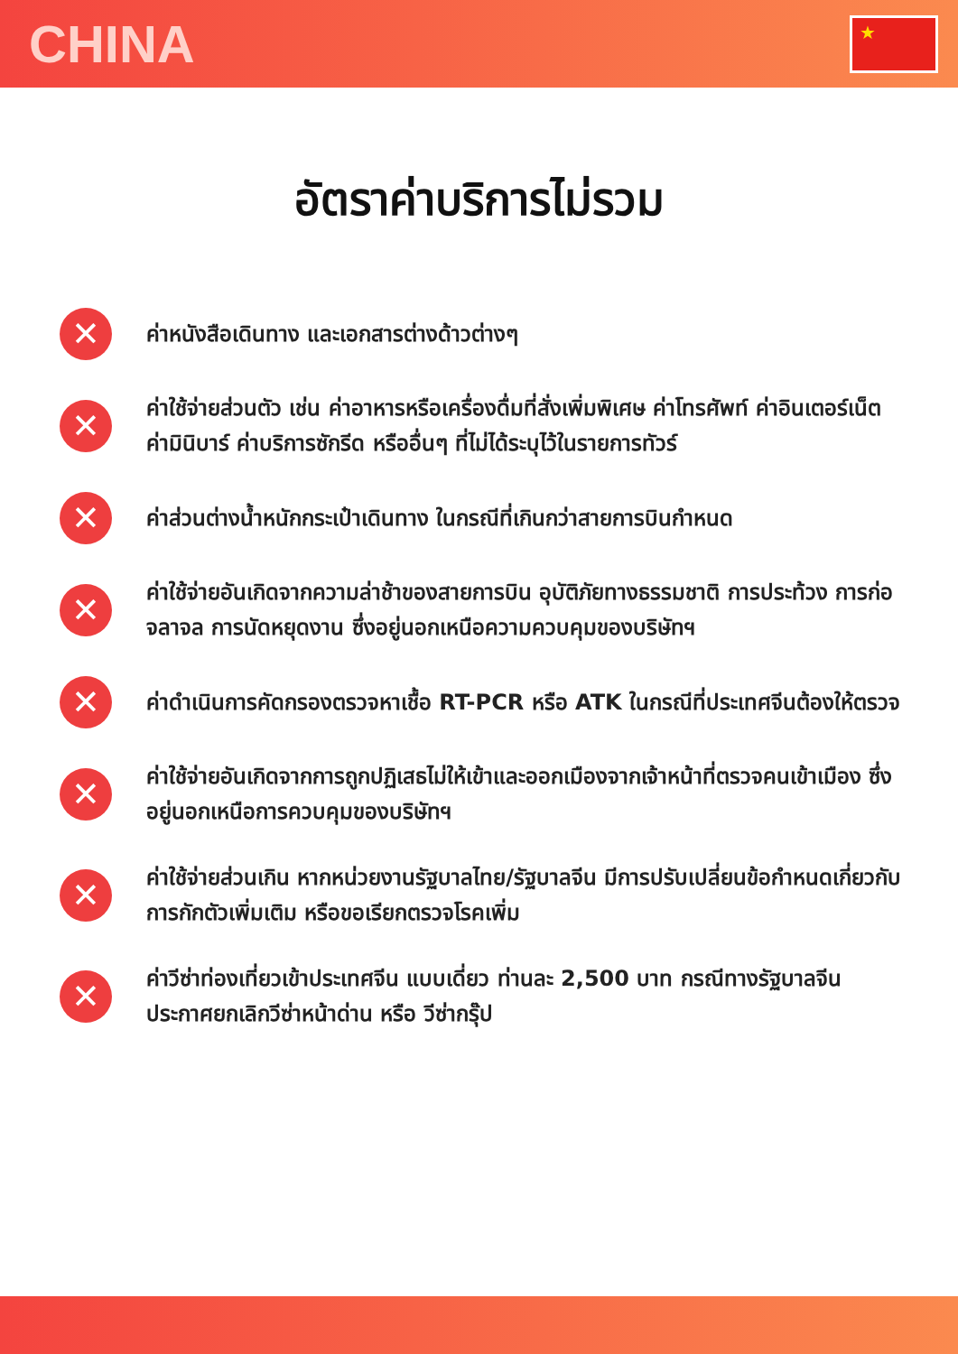CHINA
★
อัตราค่าบริการไม่รวม
✕
ค่าหนังสือเดินทาง และเอกสารต่างด้าวต่างๆ
✕
ค่าใช้จ่ายส่วนตัว เช่น ค่าอาหารหรือเครื่องดื่มที่สั่งเพิ่มพิเศษ ค่าโทรศัพท์ ค่าอินเตอร์เน็ต ค่ามินิบาร์ ค่าบริการซักรีด หรืออื่นๆ ที่ไม่ได้ระบุไว้ในรายการทัวร์
✕
ค่าส่วนต่างน้ำหนักกระเป๋าเดินทาง ในกรณีที่เกินกว่าสายการบินกำหนด
✕
ค่าใช้จ่ายอันเกิดจากความล่าช้าของสายการบิน อุบัติภัยทางธรรมชาติ การประท้วง การก่อจลาจล การนัดหยุดงาน ซึ่งอยู่นอกเหนือความควบคุมของบริษัทฯ
✕
ค่าดำเนินการคัดกรองตรวจหาเชื้อ RT-PCR หรือ ATK ในกรณีที่ประเทศจีนต้องให้ตรวจ
✕
ค่าใช้จ่ายอันเกิดจากการถูกปฏิเสธไม่ให้เข้าและออกเมืองจากเจ้าหน้าที่ตรวจคนเข้าเมือง ซึ่งอยู่นอกเหนือการควบคุมของบริษัทฯ
✕
ค่าใช้จ่ายส่วนเกิน หากหน่วยงานรัฐบาลไทย/รัฐบาลจีน มีการปรับเปลี่ยนข้อกำหนดเกี่ยวกับการกักตัวเพิ่มเติม หรือขอเรียกตรวจโรคเพิ่ม
✕
ค่าวีซ่าท่องเที่ยวเข้าประเทศจีน แบบเดี่ยว ท่านละ 2,500 บาท กรณีทางรัฐบาลจีน ประกาศยกเลิกวีซ่าหน้าด่าน หรือ วีซ่ากรุ๊ป